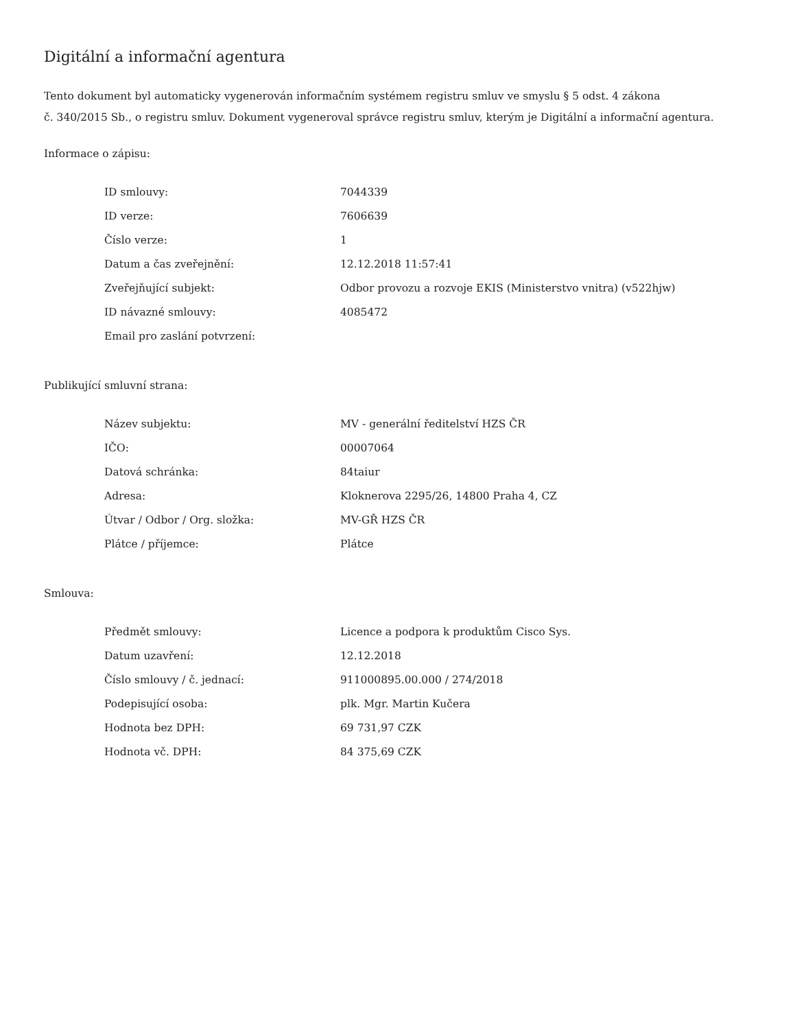Digitální a informační agentura
Tento dokument byl automaticky vygenerován informačním systémem registru smluv ve smyslu § 5 odst. 4 zákona
č. 340/2015 Sb., o registru smluv. Dokument vygeneroval správce registru smluv, kterým je Digitální a informační agentura.
Informace o zápisu:
| ID smlouvy: | 7044339 |
| ID verze: | 7606639 |
| Číslo verze: | 1 |
| Datum a čas zveřejnění: | 12.12.2018 11:57:41 |
| Zveřejňující subjekt: | Odbor provozu a rozvoje EKIS (Ministerstvo vnitra) (v522hjw) |
| ID návazné smlouvy: | 4085472 |
| Email pro zaslání potvrzení: | |
Publikující smluvní strana:
| Název subjektu: | MV - generální ředitelství HZS ČR |
| IČO: | 00007064 |
| Datová schránka: | 84taiur |
| Adresa: | Kloknerova 2295/26, 14800 Praha 4, CZ |
| Útvar / Odbor / Org. složka: | MV-GŘ HZS ČR |
| Plátce / příjemce: | Plátce |
Smlouva:
| Předmět smlouvy: | Licence a podpora k produktům Cisco Sys. |
| Datum uzavření: | 12.12.2018 |
| Číslo smlouvy / č. jednací: | 911000895.00.000 / 274/2018 |
| Podepisující osoba: | plk. Mgr. Martin Kučera |
| Hodnota bez DPH: | 69 731,97 CZK |
| Hodnota vč. DPH: | 84 375,69 CZK |